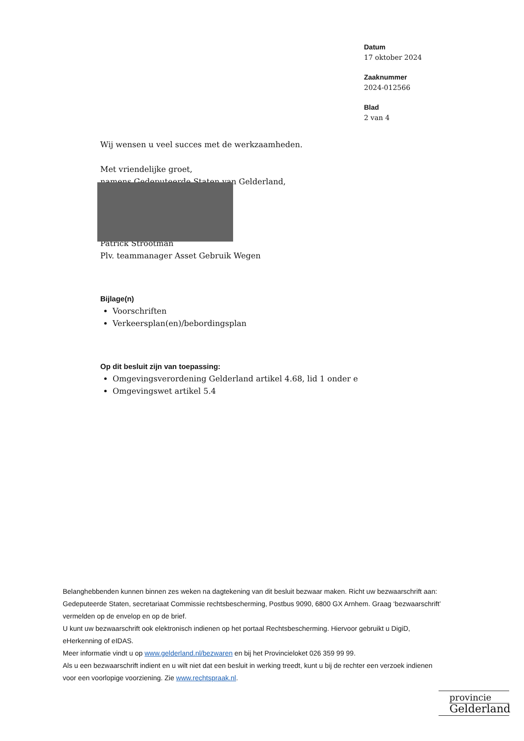Datum
17 oktober 2024
Zaaknummer
2024-012566
Blad
2 van 4
Wij wensen u veel succes met de werkzaamheden.
Met vriendelijke groet,
namens Gedeputeerde Staten van Gelderland,
Patrick Strootman
Plv. teammanager Asset Gebruik Wegen
Bijlage(n)
Voorschriften
Verkeersplan(en)/bebordingsplan
Op dit besluit zijn van toepassing:
Omgevingsverordening Gelderland artikel 4.68, lid 1 onder e
Omgevingswet artikel 5.4
Belanghebbenden kunnen binnen zes weken na dagtekening van dit besluit bezwaar maken. Richt uw bezwaarschrift aan: Gedeputeerde Staten, secretariaat Commissie rechtsbescherming, Postbus 9090, 6800 GX Arnhem. Graag ‘bezwaarschrift’ vermelden op de envelop en op de brief.
U kunt uw bezwaarschrift ook elektronisch indienen op het portaal Rechtsbescherming. Hiervoor gebruikt u DigiD, eHerkenning of eIDAS.
Meer informatie vindt u op www.gelderland.nl/bezwaren en bij het Provincieloket 026 359 99 99.
Als u een bezwaarschrift indient en u wilt niet dat een besluit in werking treedt, kunt u bij de rechter een verzoek indienen voor een voorlopige voorziening. Zie www.rechtspraak.nl.
provincie
Gelderland